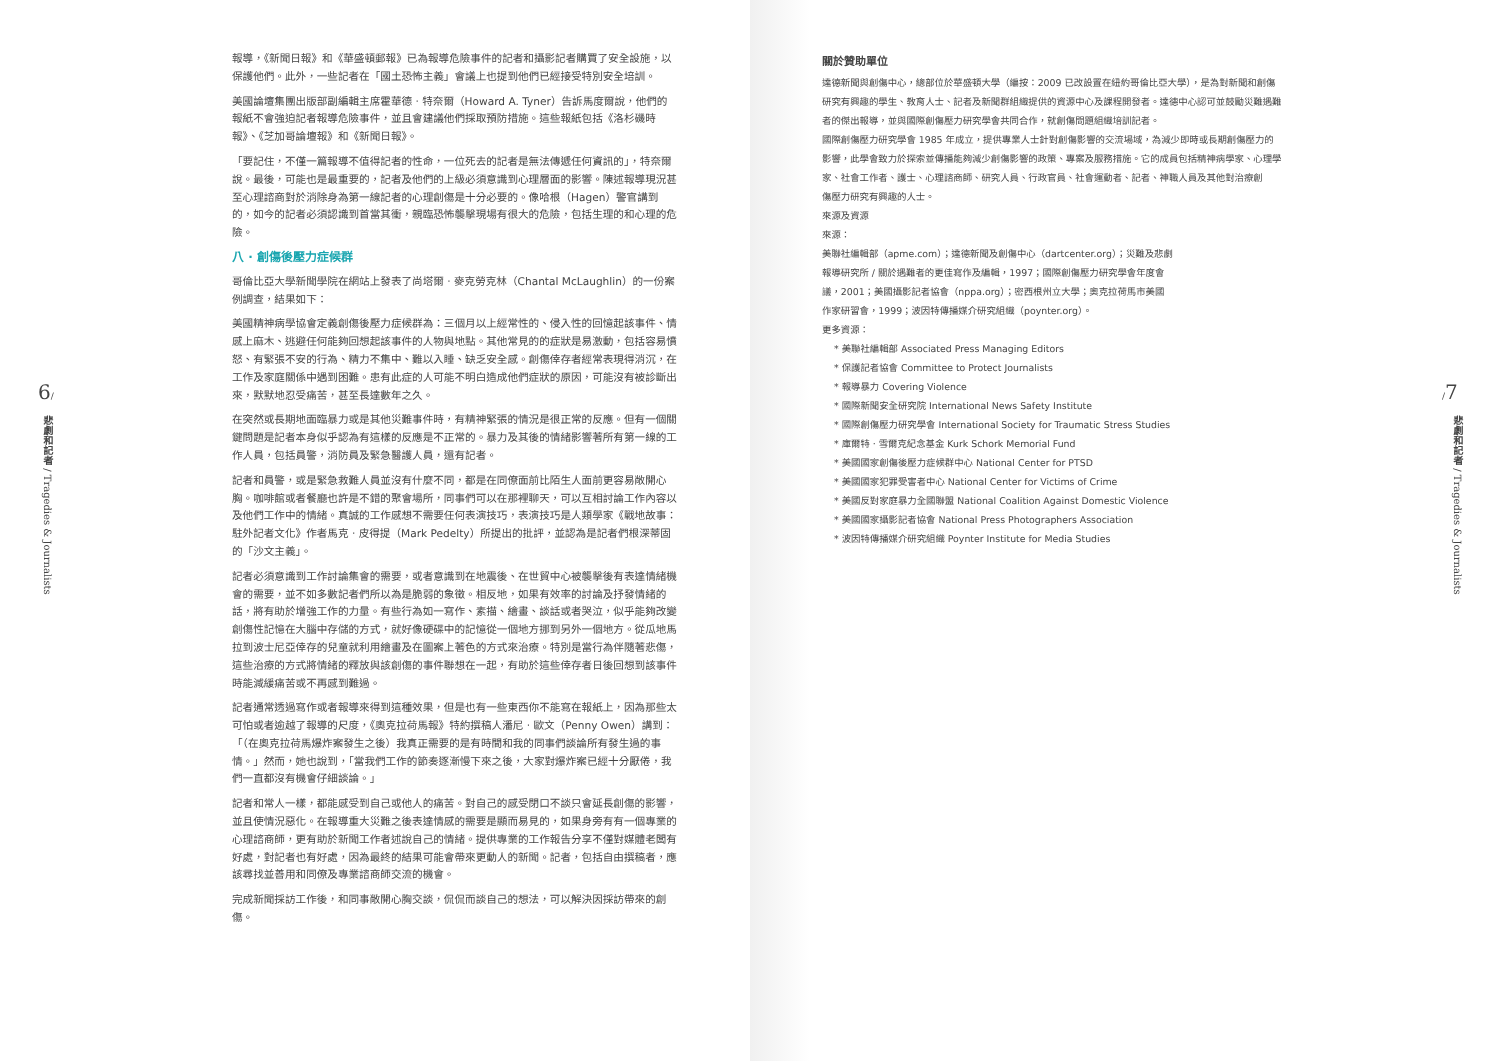6/
悲劇和記者 / Tragedies & Journalists
報導，《新聞日報》和《華盛頓郵報》已為報導危險事件的記者和攝影記者購買了安全設施，以保護他們。此外，一些記者在「國土恐怖主義」會議上也提到他們已經接受特別安全培訓。
美國論壇集團出版部副編輯主席霍華德 ‧ 特奈爾（Howard A. Tyner）告訴馬度爾說，他們的報紙不會強迫記者報導危險事件，並且會建議他們採取預防措施。這些報紙包括《洛杉磯時報》、《芝加哥論壇報》和《新聞日報》。
「要記住，不僅一篇報導不值得記者的性命，一位死去的記者是無法傳遞任何資訊的」，特奈爾說。最後，可能也是最重要的，記者及他們的上級必須意識到心理層面的影響。陳述報導現況甚至心理諮商對於消除身為第一線記者的心理創傷是十分必要的。像哈根（Hagen）警官講到的，如今的記者必須認識到首當其衝，親臨恐怖襲擊現場有很大的危險，包括生理的和心理的危險。
八 · 創傷後壓力症候群
哥倫比亞大學新聞學院在網站上發表了尚塔爾 ‧ 麥克勞克林（Chantal McLaughlin）的一份案例調查，結果如下：
美國精神病學協會定義創傷後壓力症候群為：三個月以上經常性的、侵入性的回憶起該事件、情感上麻木、逃避任何能夠回想起該事件的人物與地點。其他常見的的症狀是易激動，包括容易憤怒、有緊張不安的行為、精力不集中、難以入睡、缺乏安全感。創傷倖存者經常表現得消沉，在工作及家庭關係中遇到困難。患有此症的人可能不明白造成他們症狀的原因，可能沒有被診斷出來，默默地忍受痛苦，甚至長達數年之久。
在突然或長期地面臨暴力或是其他災難事件時，有精神緊張的情況是很正常的反應。但有一個關鍵問題是記者本身似乎認為有這樣的反應是不正常的。暴力及其後的情緒影響著所有第一線的工作人員，包括員警，消防員及緊急醫護人員，還有記者。
記者和員警，或是緊急救難人員並沒有什麼不同，都是在同僚面前比陌生人面前更容易敞開心胸。咖啡館或者餐廳也許是不錯的聚會場所，同事們可以在那裡聊天，可以互相討論工作內容以及他們工作中的情緒。真誠的工作感想不需要任何表演技巧，表演技巧是人類學家《戰地故事：駐外記者文化》作者馬克 ‧ 皮得提（Mark Pedelty）所提出的批評，並認為是記者們根深蒂固的「沙文主義」。
記者必須意識到工作討論集會的需要，或者意識到在地震後、在世貿中心被襲擊後有表達情緒機會的需要，並不如多數記者們所以為是脆弱的象徵。相反地，如果有效率的討論及抒發情緒的話，將有助於增強工作的力量。有些行為如一寫作、素描、繪畫、談話或者哭泣，似乎能夠改變創傷性記憶在大腦中存儲的方式，就好像硬碟中的記憶從一個地方挪到另外一個地方。從瓜地馬拉到波士尼亞倖存的兒童就利用繪畫及在圖案上著色的方式來治療。特別是當行為伴隨著悲傷，這些治療的方式將情緒的釋放與該創傷的事件聯想在一起，有助於這些倖存者日後回想到該事件時能減緩痛苦或不再感到難過。
記者通常透過寫作或者報導來得到這種效果，但是也有一些東西你不能寫在報紙上，因為那些太可怕或者逾越了報導的尺度，《奧克拉荷馬報》特約撰稿人潘尼 ‧ 歐文（Penny Owen）講到：「（在奧克拉荷馬爆炸案發生之後）我真正需要的是有時間和我的同事們談論所有發生過的事情。」然而，她也說到，「當我們工作的節奏逐漸慢下來之後，大家對爆炸案已經十分厭倦，我們一直都沒有機會仔細談論。」
記者和常人一樣，都能感受到自己或他人的痛苦。對自己的感受閉口不談只會延長創傷的影響，並且使情況惡化。在報導重大災難之後表達情感的需要是顯而易見的，如果身旁有有一個專業的心理諮商師，更有助於新聞工作者述說自己的情緒。提供專業的工作報告分享不僅對媒體老闆有好處，對記者也有好處，因為最終的結果可能會帶來更動人的新聞。記者，包括自由撰稿者，應該尋找並善用和同僚及專業諮商師交流的機會。
完成新聞採訪工作後，和同事敞開心胸交談，侃侃而談自己的想法，可以解決因採訪帶來的創傷。
關於贊助單位
達德新聞與創傷中心，總部位於華盛頓大學（編按：2009 已改設置在紐約哥倫比亞大學），是為對新聞和創傷研究有興趣的學生、教育人士、記者及新聞群組織提供的資源中心及課程開發者。達德中心認可並鼓勵災難遇難者的傑出報導，並與國際創傷壓力研究學會共同合作，就創傷問題組織培訓記者。
國際創傷壓力研究學會 1985 年成立，提供專業人士針對創傷影響的交流場域，為減少即時或長期創傷壓力的影響，此學會致力於探索並傳播能夠減少創傷影響的政策、專案及服務措施。它的成員包括精神病學家、心理學家、社會工作者、護士、心理諮商師、研究人員、行政官員、社會運動者、記者、神職人員及其他對治療創
傷壓力研究有興趣的人士。
來源及資源
來源：
美聯社編輯部（apme.com）；達德新聞及創傷中心（dartcenter.org）；災難及悲劇
報導研究所 / 關於遇難者的更佳寫作及編輯，1997；國際創傷壓力研究學會年度會
議，2001；美國攝影記者協會（nppa.org）；密西根州立大學；奧克拉荷馬市美國
作家研習會，1999；波因特傳播媒介研究組織（poynter.org）。
更多資源：
* 美聯社編輯部 Associated Press Managing Editors
* 保護記者協會 Committee to Protect Journalists
* 報導暴力 Covering Violence
* 國際新聞安全研究院 International News Safety Institute
* 國際創傷壓力研究學會 International Society for Traumatic Stress Studies
* 庫爾特 ‧ 雪爾克紀念基金 Kurk Schork Memorial Fund
* 美國國家創傷後壓力症候群中心 National Center for PTSD
* 美國國家犯罪受害者中心 National Center for Victims of Crime
* 美國反對家庭暴力全國聯盟 National Coalition Against Domestic Violence
* 美國國家攝影記者協會 National Press Photographers Association
* 波因特傳播媒介研究組織 Poynter Institute for Media Studies
/7
悲劇和記者 / Tragedies & Journalists